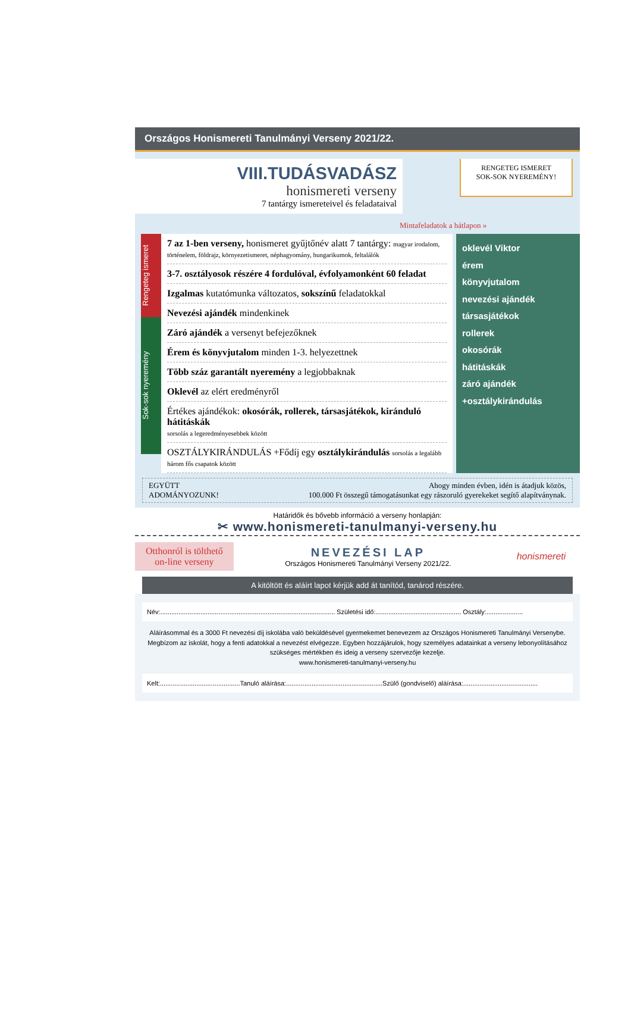Országos Honismereti Tanulmányi Verseny 2021/22.
VIII.TUDÁSVADÁSZ
honismereti verseny
7 tantárgy ismereteivel és feladataival
RENGETEG ISMERET
SOK-SOK NYEREMÉNY!
Mintafeladatok a hátlapon »
Rengeteg ismeret
Sok-sok nyeremény
7 az 1-ben verseny, honismeret gyűjtőnév alatt 7 tantárgy: magyar irodalom, történelem, földrajz, környezetismeret, néphagyomány, hungarikumok, feltalálók
3-7. osztályosok részére 4 fordulóval, évfolyamonként 60 feladat
Izgalmas kutatómunka változatos, sokszínű feladatokkal
Nevezési ajándék mindenkinek
Záró ajándék a versenyt befejezőknek
Érem és könyvjutalom minden 1-3. helyezettnek
Több száz garantált nyeremény a legjobbaknak
Oklevél az elért eredményről
Értékes ajándékok: okosórák, rollerek, társasjátékok, kiránduló hátitáskák
sorsolás a legeredményesebbek között
OSZTÁLYKIRÁNDULÁS +Fődíj egy osztálykirándulás sorsolás a legalább három fős csapatok között
oklevél Viktor
érem
könyvjutalom
nevezési ajándék
társasjátékok
rollerek
okosórák
hátitáskák
záró ajándék
+osztálykirándulás
EGYÜTT
ADOMÁNYOZUNK!
Ahogy minden évben, idén is átadjuk közös,
100.000 Ft összegű támogatásunkat egy rászoruló gyerekeket segítő alapítványnak.
Határidők és bővebb információ a verseny honlapján:
✂ www.honismereti-tanulmanyi-verseny.hu
Otthonról is tölthető
on-line verseny
NEVEZÉSI LAP
Országos Honismereti Tanulmányi Verseny 2021/22.
honismereti
A kitöltött és aláírt lapot kérjük add át tanítód, tanárod részére.
Név:................................................................................................ Születési idő:............................................... Osztály:....................
Aláírásommal és a 3000 Ft nevezési díj iskolába való beküldésével gyermekemet benevezem az Országos Honismereti Tanulmányi Versenybe. Megbízom az iskolát, hogy a fenti adatokkal a nevezést elvégezze. Egyben hozzájárulok, hogy személyes adatainkat a verseny lebonyolításához szükséges mértékben és ideig a verseny szervezője kezelje.
www.honismereti-tanulmanyi-verseny.hu
Kelt:............................................Tanuló aláírása:.....................................................Szülő (gondviselő) aláírása:.........................................